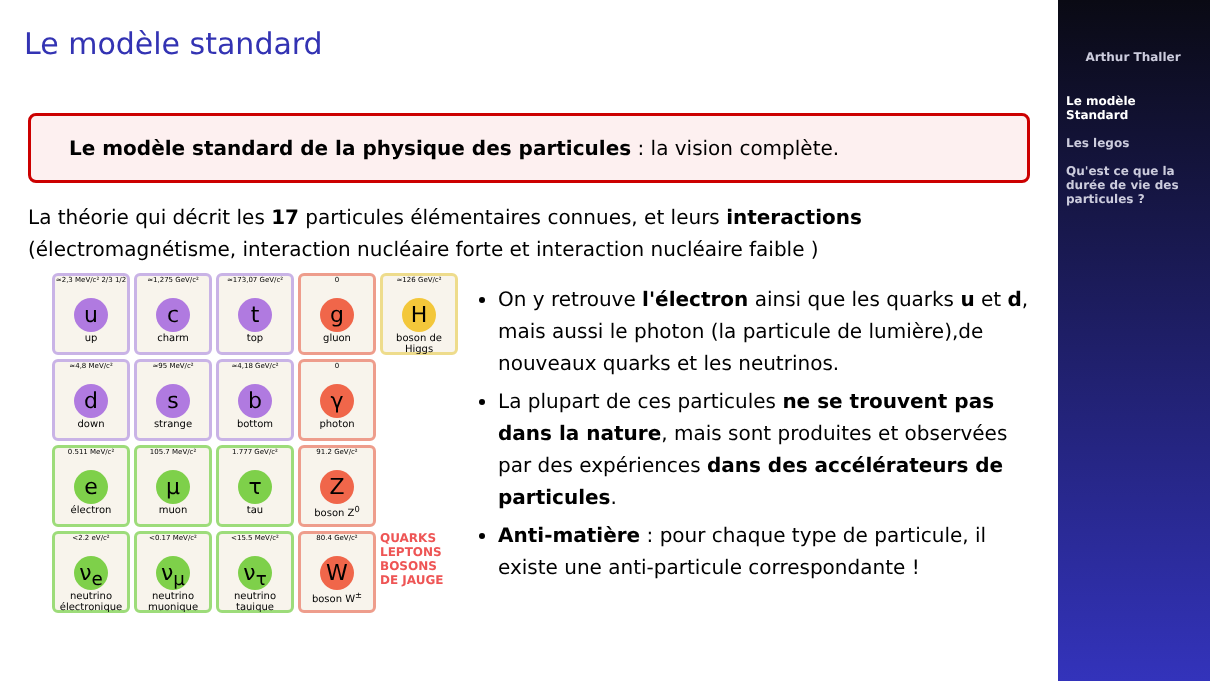Le modèle standard
Le modèle standard de la physique des particules : la vision complète.
La théorie qui décrit les 17 particules élémentaires connues, et leurs interactions (électromagnétisme, interaction nucléaire forte et interaction nucléaire faible )
≈2,3 MeV/c² 2/3 1/2
u
up
≈1,275 GeV/c²
c
charm
≈173,07 GeV/c²
t
top
0
g
gluon
≈126 GeV/c²
H
boson de Higgs
≈4,8 MeV/c²
d
down
≈95 MeV/c²
s
strange
≈4,18 GeV/c²
b
bottom
0
γ
photon
0.511 MeV/c²
e
électron
105.7 MeV/c²
μ
muon
1.777 GeV/c²
τ
tau
91.2 GeV/c²
Z
boson Z<sup>0</sup>
<2.2 eV/c²
ν<sub>e</sub>
neutrino électronique
<0.17 MeV/c²
ν<sub>μ</sub>
neutrino muonique
<15.5 MeV/c²
ν<sub>τ</sub>
neutrino tauique
80.4 GeV/c²
W
boson W<sup>±</sup>
QUARKS LEPTONS BOSONS DE JAUGE
On y retrouve l'électron ainsi que les quarks u et d, mais aussi le photon (la particule de lumière),de nouveaux quarks et les neutrinos.
La plupart de ces particules ne se trouvent pas dans la nature, mais sont produites et observées par des expériences dans des accélérateurs de particules.
Anti-matière : pour chaque type de particule, il existe une anti-particule correspondante !
Arthur Thaller
Le modèle Standard
Les legos
Qu'est ce que la durée de vie des particules ?